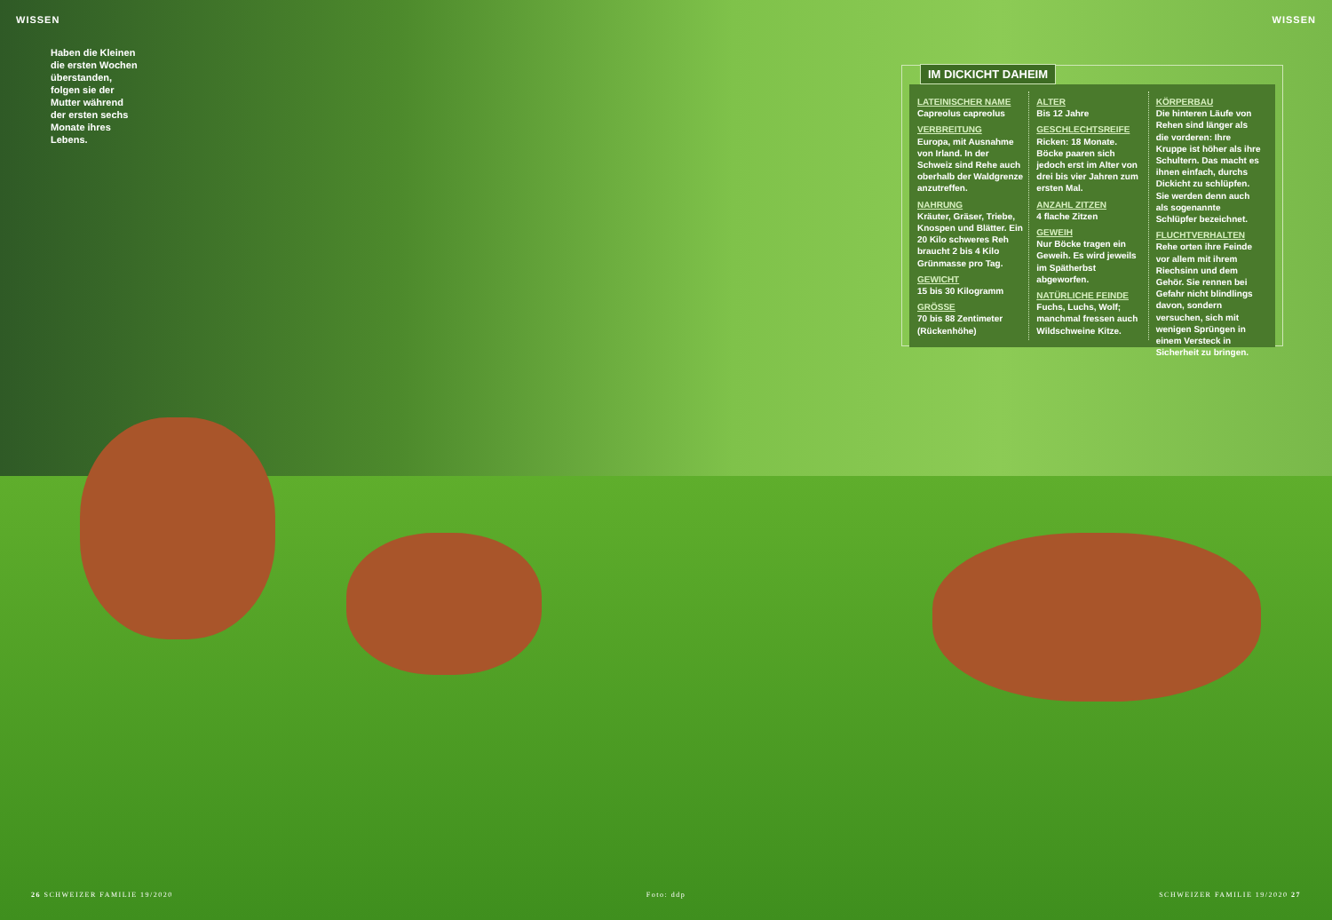WISSEN WISSEN
Haben die Kleinen die ersten Wochen überstanden, folgen sie der Mutter während der ersten sechs Monate ihres Lebens.
IM DICKICHT DAHEIM
LATEINISCHER NAME
Capreolus capreolus
VERBREITUNG
Europa, mit Ausnahme von Irland. In der Schweiz sind Rehe auch oberhalb der Waldgrenze anzutreffen.
NAHRUNG
Kräuter, Gräser, Triebe, Knospen und Blätter. Ein 20 Kilo schweres Reh braucht 2 bis 4 Kilo Grünmasse pro Tag.
GEWICHT
15 bis 30 Kilogramm
GRÖSSE
70 bis 88 Zentimeter (Rückenhöhe)
ALTER
Bis 12 Jahre
GESCHLECHTSREIFE
Ricken: 18 Monate. Böcke paaren sich jedoch erst im Alter von drei bis vier Jahren zum ersten Mal.
ANZAHL ZITZEN
4 flache Zitzen
GEWEIH
Nur Böcke tragen ein Geweih. Es wird jeweils im Spätherbst abgeworfen.
NATÜRLICHE FEINDE
Fuchs, Luchs, Wolf; manchmal fressen auch Wildschweine Kitze.
KÖRPERBAU
Die hinteren Läufe von Rehen sind länger als die vorderen: Ihre Kruppe ist höher als ihre Schultern. Das macht es ihnen einfach, durchs Dickicht zu schlüpfen. Sie werden denn auch als sogenannte Schlüpfer bezeichnet.
FLUCHTVERHALTEN
Rehe orten ihre Feinde vor allem mit ihrem Riechsinn und dem Gehör. Sie rennen bei Gefahr nicht blindlings davon, sondern versuchen, sich mit wenigen Sprüngen in einem Versteck in Sicherheit zu bringen.
26 SCHWEIZER FAMILIE 19/2020 Foto: ddp SCHWEIZER FAMILIE 19/2020 27